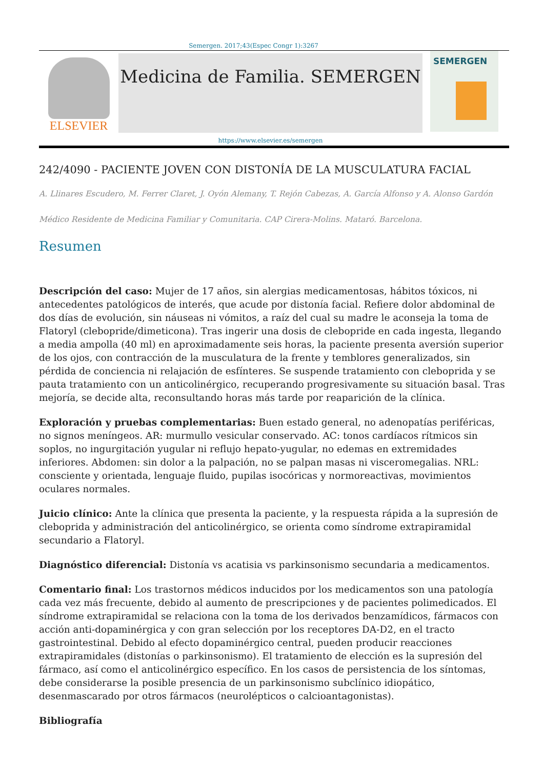Semergen. 2017;43(Espec Congr 1):3267
ELSEVIER
Medicina de Familia. SEMERGEN
https://www.elsevier.es/semergen
SEMERGEN
242/4090 - PACIENTE JOVEN CON DISTONÍA DE LA MUSCULATURA FACIAL
A. Llinares Escudero, M. Ferrer Claret, J. Oyón Alemany, T. Rejón Cabezas, A. García Alfonso y A. Alonso Gardón
Médico Residente de Medicina Familiar y Comunitaria. CAP Cirera-Molins. Mataró. Barcelona.
Resumen
Descripción del caso: Mujer de 17 años, sin alergias medicamentosas, hábitos tóxicos, ni antecedentes patológicos de interés, que acude por distonía facial. Refiere dolor abdominal de dos días de evolución, sin náuseas ni vómitos, a raíz del cual su madre le aconseja la toma de Flatoryl (clebopride/dimeticona). Tras ingerir una dosis de clebopride en cada ingesta, llegando a media ampolla (40 ml) en aproximadamente seis horas, la paciente presenta aversión superior de los ojos, con contracción de la musculatura de la frente y temblores generalizados, sin pérdida de conciencia ni relajación de esfínteres. Se suspende tratamiento con cleboprida y se pauta tratamiento con un anticolinérgico, recuperando progresivamente su situación basal. Tras mejoría, se decide alta, reconsultando horas más tarde por reaparición de la clínica.
Exploración y pruebas complementarias: Buen estado general, no adenopatías periféricas, no signos meníngeos. AR: murmullo vesicular conservado. AC: tonos cardíacos rítmicos sin soplos, no ingurgitación yugular ni reflujo hepato-yugular, no edemas en extremidades inferiores. Abdomen: sin dolor a la palpación, no se palpan masas ni visceromegalias. NRL: consciente y orientada, lenguaje fluido, pupilas isocóricas y normoreactivas, movimientos oculares normales.
Juicio clínico: Ante la clínica que presenta la paciente, y la respuesta rápida a la supresión de cleboprida y administración del anticolinérgico, se orienta como síndrome extrapiramidal secundario a Flatoryl.
Diagnóstico diferencial: Distonía vs acatisia vs parkinsonismo secundaria a medicamentos.
Comentario final: Los trastornos médicos inducidos por los medicamentos son una patología cada vez más frecuente, debido al aumento de prescripciones y de pacientes polimedicados. El síndrome extrapiramidal se relaciona con la toma de los derivados benzamídicos, fármacos con acción anti-dopaminérgica y con gran selección por los receptores DA-D2, en el tracto gastrointestinal. Debido al efecto dopaminérgico central, pueden producir reacciones extrapiramidales (distonías o parkinsonismo). El tratamiento de elección es la supresión del fármaco, así como el anticolinérgico específico. En los casos de persistencia de los síntomas, debe considerarse la posible presencia de un parkinsonismo subclínico idiopático, desenmascarado por otros fármacos (neurolépticos o calcioantagonistas).
Bibliografía